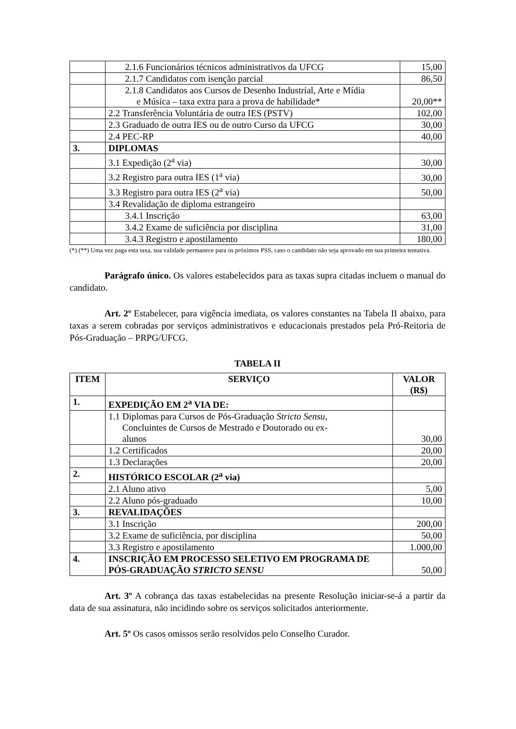| | 2.1.6 Funcionários técnicos administrativos da UFCG | 15,00 |
| | 2.1.7 Candidatos com isenção parcial | 86,50 |
| | 2.1.8 Candidatos aos Cursos de Desenho Industrial, Arte e Mídia e Música – taxa extra para a prova de habilidade* | 20,00** |
| | 2.2 Transferência Voluntária de outra IES (PSTV) | 102,00 |
| | 2.3 Graduado de outra IES ou de outro Curso da UFCG | 30,00 |
| | 2.4 PEC-RP | 40,00 |
| 3. | DIPLOMAS | |
| | 3.1 Expedição (2<sup>a</sup> via) | 30,00 |
| | 3.2 Registro para outra IES (1<sup>a</sup> via) | 30,00 |
| | 3.3 Registro para outra IES (2<sup>a</sup> via) | 50,00 |
| | 3.4 Revalidação de diploma estrangeiro | |
| | 3.4.1 Inscrição | 63,00 |
| | 3.4.2 Exame de suficiência por disciplina | 31,00 |
| | 3.4.3 Registro e apostilamento | 180,00 |
(*) (**) Uma vez paga esta taxa, sua validade permanece para os próximos PSS, caso o candidato não seja aprovado em sua primeira tentativa.
Parágrafo único. Os valores estabelecidos para as taxas supra citadas incluem o manual do candidato.
Art. 2º Estabelecer, para vigência imediata, os valores constantes na Tabela II abaixo, para taxas a serem cobradas por serviços administrativos e educacionais prestados pela Pró-Reitoria de Pós-Graduação – PRPG/UFCG.
TABELA II
| ITEM | SERVIÇO | VALOR (R$) |
| --- | --- | --- |
| 1. | EXPEDIÇÃO EM 2<sup>a</sup> VIA DE: | |
| | 1.1 Diplomas para Cursos de Pós-Graduação Stricto Sensu , Concluintes de Cursos de Mestrado e Doutorado ou ex- alunos | 30,00 |
| | 1.2 Certificados | 20,00 |
| | 1.3 Declarações | 20,00 |
| 2. | HISTÓRICO ESCOLAR (2<sup>a</sup> via) | |
| | 2.1 Aluno ativo | 5,00 |
| | 2.2 Aluno pós-graduado | 10,00 |
| 3. | REVALIDAÇÕES | |
| | 3.1 Inscrição | 200,00 |
| | 3.2 Exame de suficiência, por disciplina | 50,00 |
| | 3.3 Registro e apostilamento | 1.000,00 |
| 4. | INSCRIÇÃO EM PROCESSO SELETIVO EM PROGRAMA DE PÓS-GRADUAÇÃO STRICTO SENSU | 50,00 |
Art. 3º A cobrança das taxas estabelecidas na presente Resolução iniciar-se-á a partir da data de sua assinatura, não incidindo sobre os serviços solicitados anteriormente.
Art. 5º Os casos omissos serão resolvidos pelo Conselho Curador.